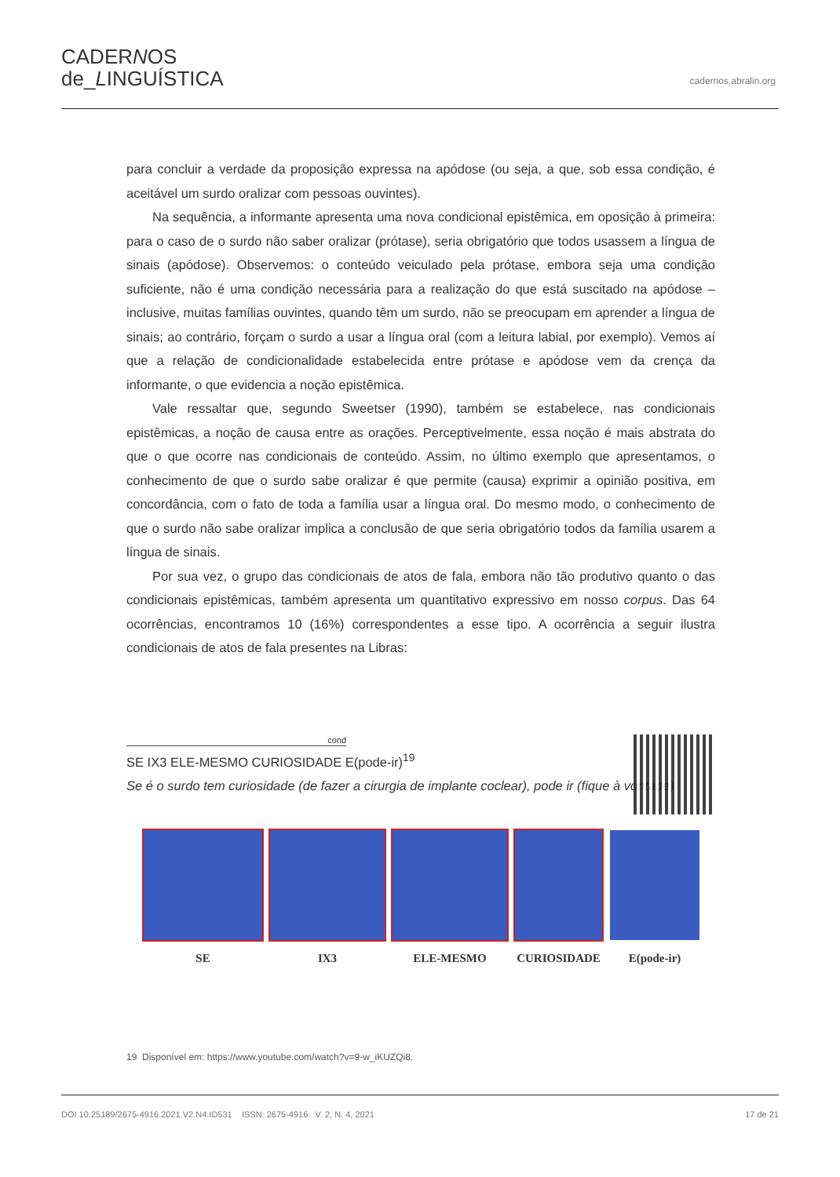CADERNOS
de_LINGUÍSTICA
cadernos.abralin.org
para concluir a verdade da proposição expressa na apódose (ou seja, a que, sob essa condição, é aceitável um surdo oralizar com pessoas ouvintes).
Na sequência, a informante apresenta uma nova condicional epistêmica, em oposição à primeira: para o caso de o surdo não saber oralizar (prótase), seria obrigatório que todos usassem a língua de sinais (apódose). Observemos: o conteúdo veiculado pela prótase, embora seja uma condição suficiente, não é uma condição necessária para a realização do que está suscitado na apódose – inclusive, muitas famílias ouvintes, quando têm um surdo, não se preocupam em aprender a língua de sinais; ao contrário, forçam o surdo a usar a língua oral (com a leitura labial, por exemplo). Vemos aí que a relação de condicionalidade estabelecida entre prótase e apódose vem da crença da informante, o que evidencia a noção epistêmica.
Vale ressaltar que, segundo Sweetser (1990), também se estabelece, nas condicionais epistêmicas, a noção de causa entre as orações. Perceptivelmente, essa noção é mais abstrata do que o que ocorre nas condicionais de conteúdo. Assim, no último exemplo que apresentamos, o conhecimento de que o surdo sabe oralizar é que permite (causa) exprimir a opinião positiva, em concordância, com o fato de toda a família usar a língua oral. Do mesmo modo, o conhecimento de que o surdo não sabe oralizar implica a conclusão de que seria obrigatório todos da família usarem a língua de sinais.
Por sua vez, o grupo das condicionais de atos de fala, embora não tão produtivo quanto o das condicionais epistêmicas, também apresenta um quantitativo expressivo em nosso corpus. Das 64 ocorrências, encontramos 10 (16%) correspondentes a esse tipo. A ocorrência a seguir ilustra condicionais de atos de fala presentes na Libras:
cond
SE IX3 ELE-MESMO CURIOSIDADE E(pode-ir)<sup>19</sup>
Se é o surdo tem curiosidade (de fazer a cirurgia de implante coclear), pode ir (fique à vontade)
SE IX3 ELE-MESMO CURIOSIDADE E(pode-ir)
19 Disponível em: https://www.youtube.com/watch?v=9-w_iKUZQi8.
DOI 10.25189/2675-4916.2021.V2.N4.ID531 ISSN: 2675-4916 V. 2, N. 4, 2021 17 de 21